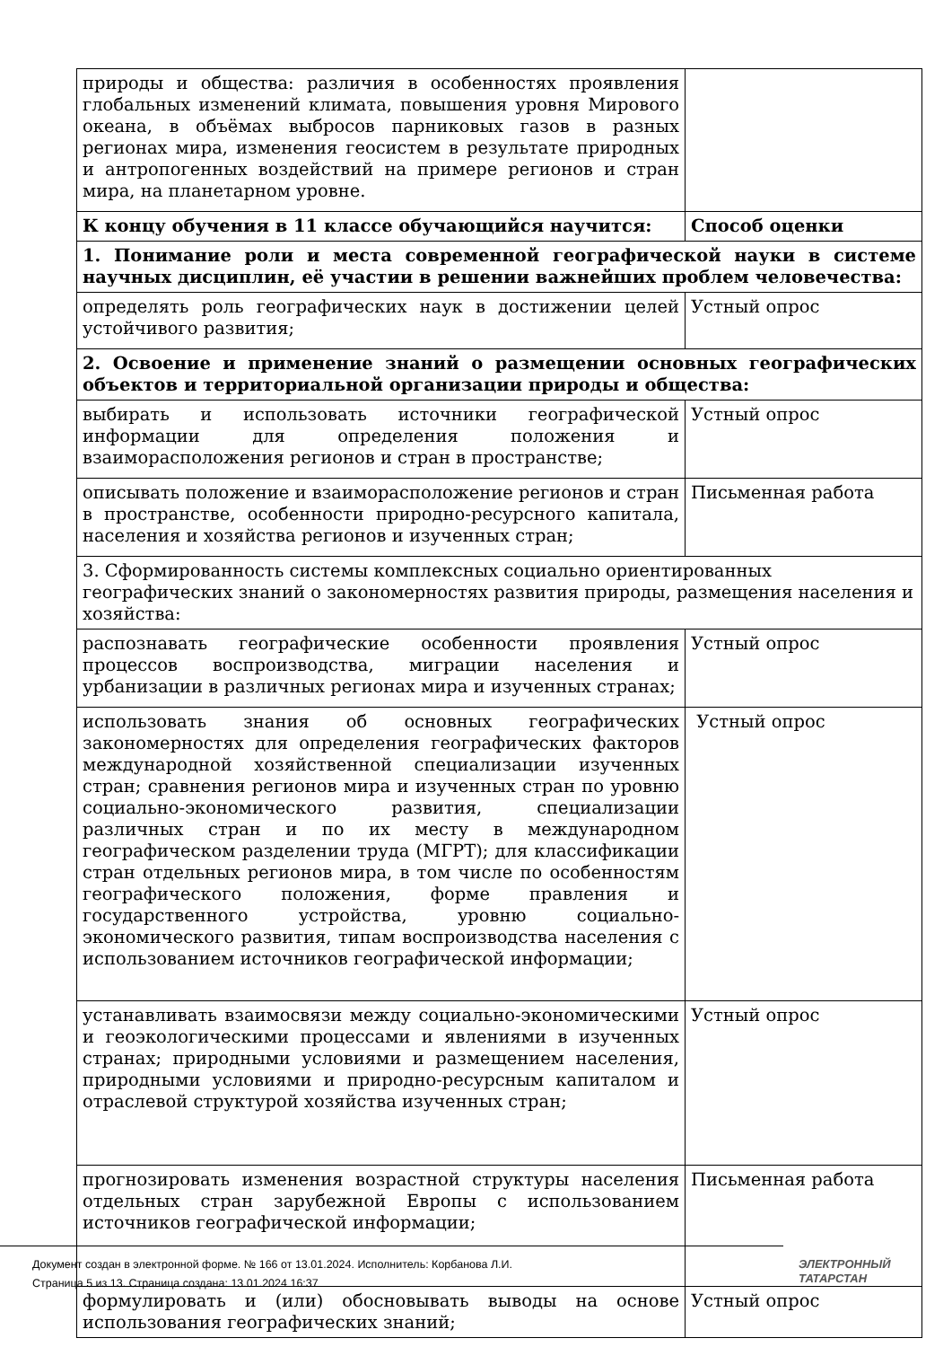| природы и общества: различия в особенностях проявления глобальных изменений климата, повышения уровня Мирового океана, в объёмах выбросов парниковых газов в разных регионах мира, изменения геосистем в результате природных и антропогенных воздействий на примере регионов и стран мира, на планетарном уровне. | |
| К концу обучения в 11 классе обучающийся научится: | Способ оценки |
| 1. Понимание роли и места современной географической науки в системе научных дисциплин, её участии в решении важнейших проблем человечества: | |
| определять роль географических наук в достижении целей устойчивого развития; | Устный опрос |
| 2. Освоение и применение знаний о размещении основных географических объектов и территориальной организации природы и общества: | |
| выбирать и использовать источники географической информации для определения положения и взаиморасположения регионов и стран в пространстве; | Устный опрос |
| описывать положение и взаиморасположение регионов и стран в пространстве, особенности природно-ресурсного капитала, населения и хозяйства регионов и изученных стран; | Письменная работа |
| 3. Сформированность системы комплексных социально ориентированных географических знаний о закономерностях развития природы, размещения населения и хозяйства: | |
| распознавать географические особенности проявления процессов воспроизводства, миграции населения и урбанизации в различных регионах мира и изученных странах; | Устный опрос |
| использовать знания об основных географических закономерностях для определения географических факторов международной хозяйственной специализации изученных стран; сравнения регионов мира и изученных стран по уровню социально-экономического развития, специализации различных стран и по их месту в международном географическом разделении труда (МГРТ); для классификации стран отдельных регионов мира, в том числе по особенностям географического положения, форме правления и государственного устройства, уровню социально-экономического развития, типам воспроизводства населения с использованием источников географической информации; | Устный опрос |
| устанавливать взаимосвязи между социально-экономическими и геоэкологическими процессами и явлениями в изученных странах; природными условиями и размещением населения, природными условиями и природно-ресурсным капиталом и отраслевой структурой хозяйства изученных стран; | Устный опрос |
| прогнозировать изменения возрастной структуры населения отдельных стран зарубежной Европы с использованием источников географической информации; | Письменная работа |
| формулировать и (или) обосновывать выводы на основе использования географических знаний; | Устный опрос |
Документ создан в электронной форме. № 166 от 13.01.2024. Исполнитель: Корбанова Л.И.
Страница 5 из 13. Страница создана: 13.01.2024 16:37
ЭЛЕКТРОННЫЙ
ТАТАРСТАН